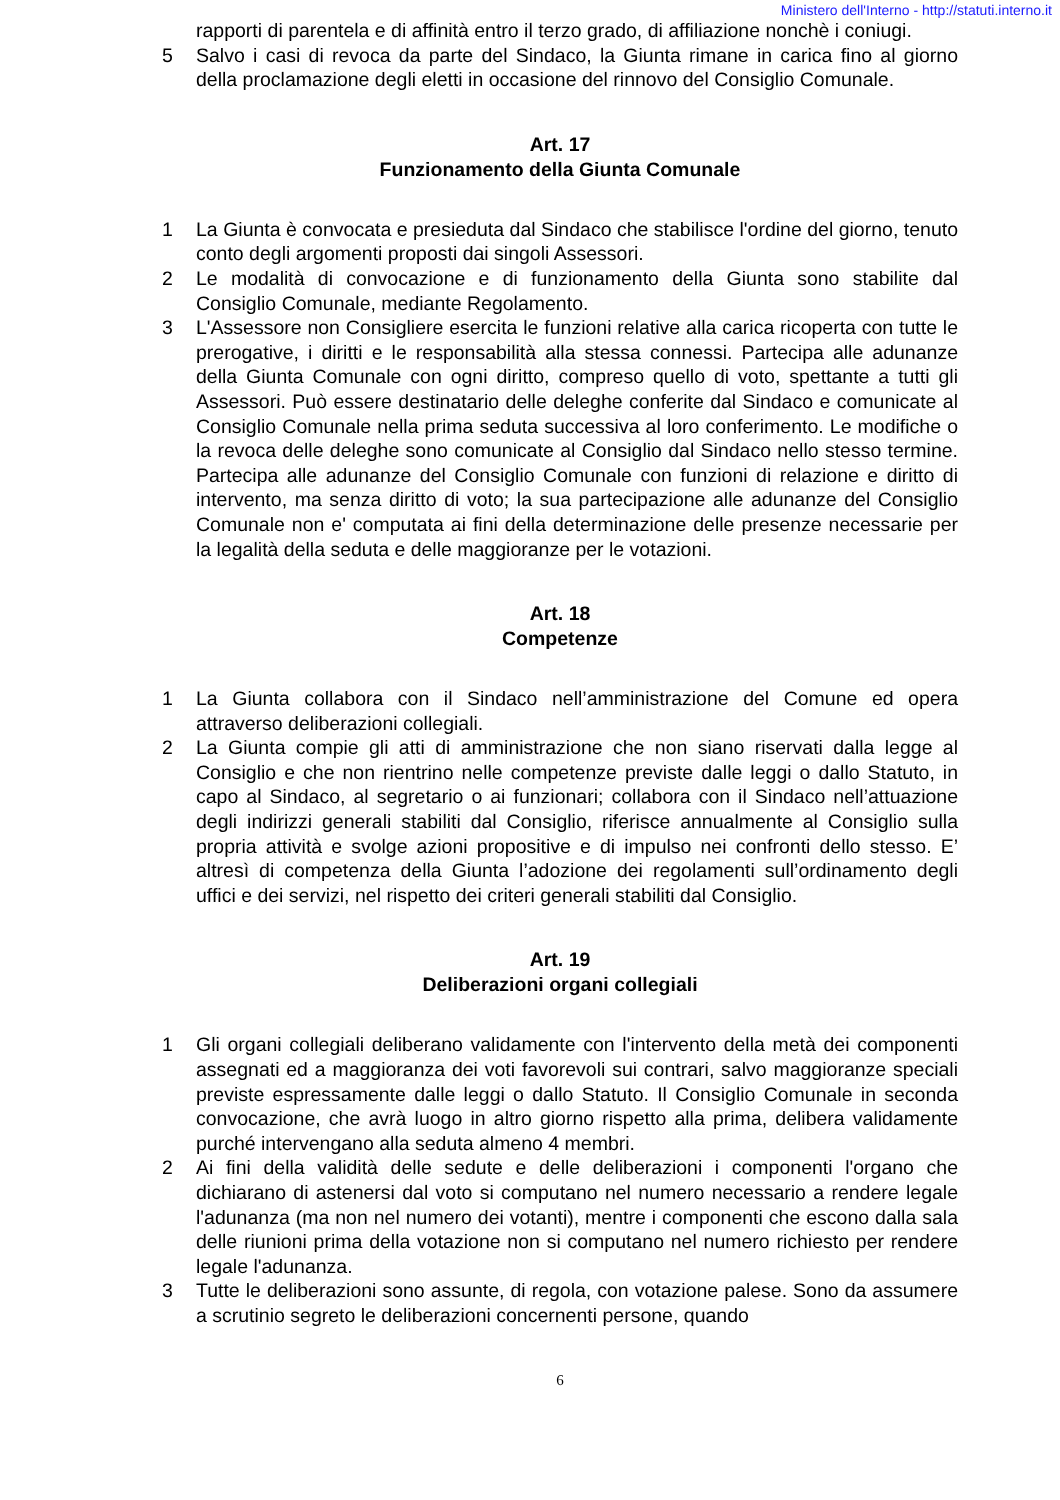Ministero dell'Interno - http://statuti.interno.it
rapporti di parentela e di affinità entro il terzo grado, di affiliazione nonchè i coniugi.
5 Salvo i casi di revoca da parte del Sindaco, la Giunta rimane in carica fino al giorno della proclamazione degli eletti in occasione del rinnovo del Consiglio Comunale.
Art. 17
Funzionamento della Giunta Comunale
1 La Giunta è convocata e presieduta dal Sindaco che stabilisce l'ordine del giorno, tenuto conto degli argomenti proposti dai singoli Assessori.
2 Le modalità di convocazione e di funzionamento della Giunta sono stabilite dal Consiglio Comunale, mediante Regolamento.
3 L'Assessore non Consigliere esercita le funzioni relative alla carica ricoperta con tutte le prerogative, i diritti e le responsabilità alla stessa connessi. Partecipa alle adunanze della Giunta Comunale con ogni diritto, compreso quello di voto, spettante a tutti gli Assessori. Può essere destinatario delle deleghe conferite dal Sindaco e comunicate al Consiglio Comunale nella prima seduta successiva al loro conferimento. Le modifiche o la revoca delle deleghe sono comunicate al Consiglio dal Sindaco nello stesso termine. Partecipa alle adunanze del Consiglio Comunale con funzioni di relazione e diritto di intervento, ma senza diritto di voto; la sua partecipazione alle adunanze del Consiglio Comunale non e' computata ai fini della determinazione delle presenze necessarie per la legalità della seduta e delle maggioranze per le votazioni.
Art. 18
Competenze
1 La Giunta collabora con il Sindaco nell’amministrazione del Comune ed opera attraverso deliberazioni collegiali.
2 La Giunta compie gli atti di amministrazione che non siano riservati dalla legge al Consiglio e che non rientrino nelle competenze previste dalle leggi o dallo Statuto, in capo al Sindaco, al segretario o ai funzionari; collabora con il Sindaco nell’attuazione degli indirizzi generali stabiliti dal Consiglio, riferisce annualmente al Consiglio sulla propria attività e svolge azioni propositive e di impulso nei confronti dello stesso. E’ altresì di competenza della Giunta l’adozione dei regolamenti sull’ordinamento degli uffici e dei servizi, nel rispetto dei criteri generali stabiliti dal Consiglio.
Art. 19
Deliberazioni organi collegiali
1 Gli organi collegiali deliberano validamente con l'intervento della metà dei componenti assegnati ed a maggioranza dei voti favorevoli sui contrari, salvo maggioranze speciali previste espressamente dalle leggi o dallo Statuto. Il Consiglio Comunale in seconda convocazione, che avrà luogo in altro giorno rispetto alla prima, delibera validamente purché intervengano alla seduta almeno 4 membri.
2 Ai fini della validità delle sedute e delle deliberazioni i componenti l'organo che dichiarano di astenersi dal voto si computano nel numero necessario a rendere legale l'adunanza (ma non nel numero dei votanti), mentre i componenti che escono dalla sala delle riunioni prima della votazione non si computano nel numero richiesto per rendere legale l'adunanza.
3 Tutte le deliberazioni sono assunte, di regola, con votazione palese. Sono da assumere a scrutinio segreto le deliberazioni concernenti persone, quando
6